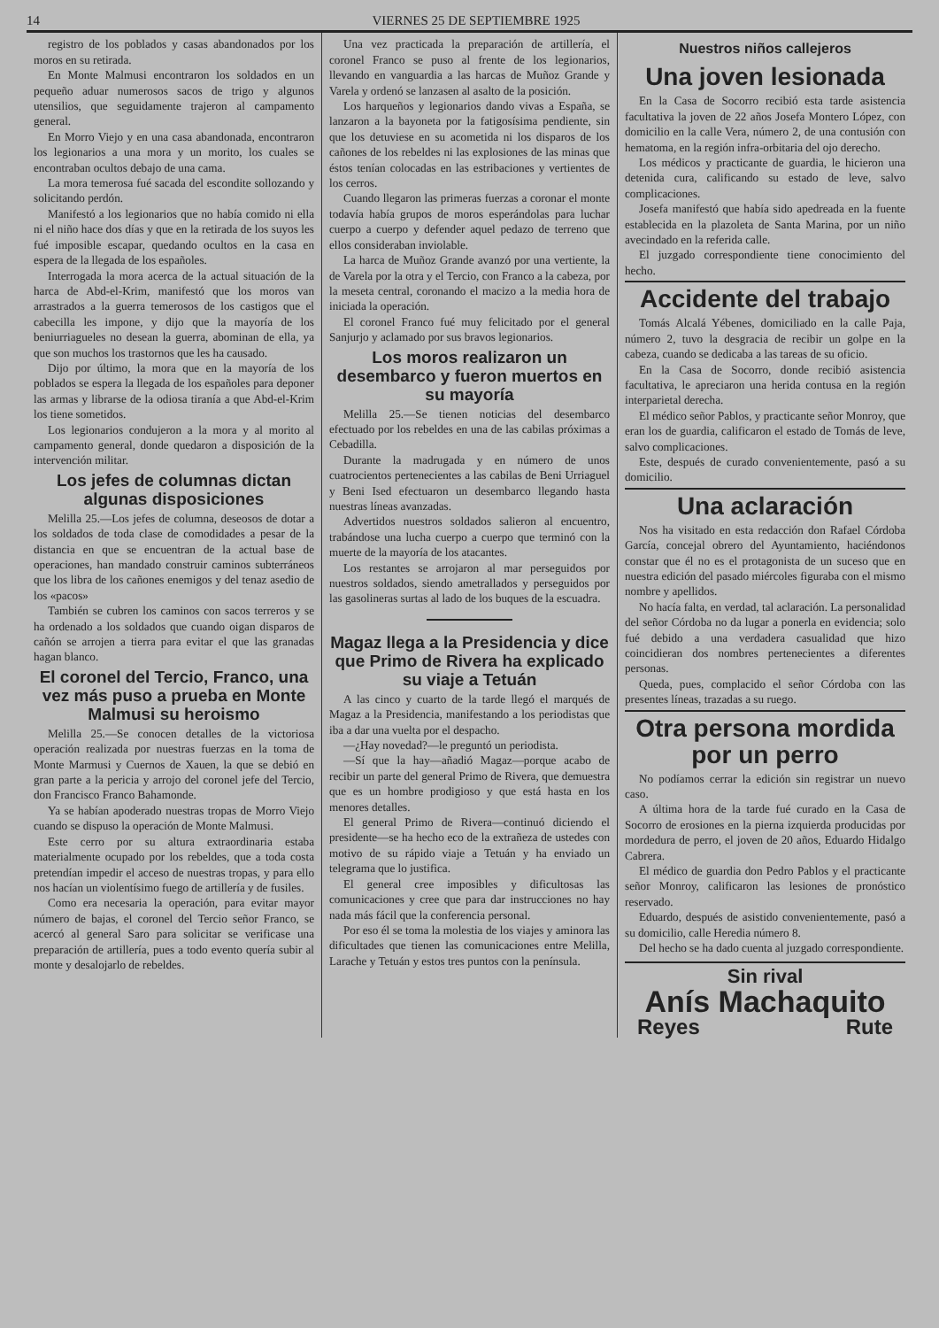14 VIERNES 25 DE SEPTIEMBRE 1925
registro de los poblados y casas abandonados por los moros en su retirada.
En Monte Malmusi encontraron los soldados en un pequeño aduar numerosos sacos de trigo y algunos utensilios, que seguidamente trajeron al campamento general.
En Morro Viejo y en una casa abandonada, encontraron los legionarios a una mora y un morito, los cuales se encontraban ocultos debajo de una cama.
La mora temerosa fué sacada del escondite sollozando y solicitando perdón.
Manifestó a los legionarios que no había comido ni ella ni el niño hace dos días y que en la retirada de los suyos les fué imposible escapar, quedando ocultos en la casa en espera de la llegada de los españoles.
Interrogada la mora acerca de la actual situación de la harca de Abd-el-Krim, manifestó que los moros van arrastrados a la guerra temerosos de los castigos que el cabecilla les impone, y dijo que la mayoría de los beniurriagueles no desean la guerra, abominan de ella, ya que son muchos los trastornos que les ha causado.
Dijo por último, la mora que en la mayoría de los poblados se espera la llegada de los españoles para deponer las armas y librarse de la odiosa tiranía a que Abd-el-Krim los tiene sometidos.
Los legionarios condujeron a la mora y al morito al campamento general, donde quedaron a disposición de la intervención militar.
Los jefes de columnas dictan algunas disposiciones
Melilla 25.—Los jefes de columna, deseosos de dotar a los soldados de toda clase de comodidades a pesar de la distancia en que se encuentran de la actual base de operaciones, han mandado construir caminos subterráneos que los libra de los cañones enemigos y del tenaz asedio de los «pacos»
También se cubren los caminos con sacos terreros y se ha ordenado a los soldados que cuando oigan disparos de cañón se arrojen a tierra para evitar el que las granadas hagan blanco.
El coronel del Tercio, Franco, una vez más puso a prueba en Monte Malmusi su heroismo
Melilla 25.—Se conocen detalles de la victoriosa operación realizada por nuestras fuerzas en la toma de Monte Marmusi y Cuernos de Xauen, la que se debió en gran parte a la pericia y arrojo del coronel jefe del Tercio, don Francisco Franco Bahamonde.
Ya se habían apoderado nuestras tropas de Morro Viejo cuando se dispuso la operación de Monte Malmusi.
Este cerro por su altura extraordinaria estaba materialmente ocupado por los rebeldes, que a toda costa pretendían impedir el acceso de nuestras tropas, y para ello nos hacían un violentísimo fuego de artillería y de fusiles.
Como era necesaria la operación, para evitar mayor número de bajas, el coronel del Tercio señor Franco, se acercó al general Saro para solicitar se verificase una preparación de artillería, pues a todo evento quería subir al monte y desalojarlo de rebeldes.
Una vez practicada la preparación de artillería, el coronel Franco se puso al frente de los legionarios, llevando en vanguardia a las harcas de Muñoz Grande y Varela y ordenó se lanzasen al asalto de la posición.
Los harqueños y legionarios dando vivas a España, se lanzaron a la bayoneta por la fatigosísima pendiente, sin que los detuviese en su acometida ni los disparos de los cañones de los rebeldes ni las explosiones de las minas que éstos tenían colocadas en las estribaciones y vertientes de los cerros.
Cuando llegaron las primeras fuerzas a coronar el monte todavía había grupos de moros esperándolas para luchar cuerpo a cuerpo y defender aquel pedazo de terreno que ellos consideraban inviolable.
La harca de Muñoz Grande avanzó por una vertiente, la de Varela por la otra y el Tercio, con Franco a la cabeza, por la meseta central, coronando el macizo a la media hora de iniciada la operación.
El coronel Franco fué muy felicitado por el general Sanjurjo y aclamado por sus bravos legionarios.
Los moros realizaron un desembarco y fueron muertos en su mayoría
Melilla 25.—Se tienen noticias del desembarco efectuado por los rebeldes en una de las cabilas próximas a Cebadilla.
Durante la madrugada y en número de unos cuatrocientos pertenecientes a las cabilas de Beni Urriaguel y Beni Ised efectuaron un desembarco llegando hasta nuestras líneas avanzadas.
Advertidos nuestros soldados salieron al encuentro, trabándose una lucha cuerpo a cuerpo que terminó con la muerte de la mayoría de los atacantes.
Los restantes se arrojaron al mar perseguidos por nuestros soldados, siendo ametrallados y perseguidos por las gasolineras surtas al lado de los buques de la escuadra.
Magaz llega a la Presidencia y dice que Primo de Rivera ha explicado su viaje a Tetuán
A las cinco y cuarto de la tarde llegó el marqués de Magaz a la Presidencia, manifestando a los periodistas que iba a dar una vuelta por el despacho.
—¿Hay novedad?—le preguntó un periodista.
—Sí que la hay—añadió Magaz—porque acabo de recibir un parte del general Primo de Rivera, que demuestra que es un hombre prodigioso y que está hasta en los menores detalles.
El general Primo de Rivera—continuó diciendo el presidente—se ha hecho eco de la extrañeza de ustedes con motivo de su rápido viaje a Tetuán y ha enviado un telegrama que lo justifica.
El general cree imposibles y dificultosas las comunicaciones y cree que para dar instrucciones no hay nada más fácil que la conferencia personal.
Por eso él se toma la molestia de los viajes y aminora las dificultades que tienen las comunicaciones entre Melilla, Larache y Tetuán y estos tres puntos con la península.
Nuestros niños callejeros
Una joven lesionada
En la Casa de Socorro recibió esta tarde asistencia facultativa la joven de 22 años Josefa Montero López, con domicilio en la calle Vera, número 2, de una contusión con hematoma, en la región infra-orbitaria del ojo derecho.
Los médicos y practicante de guardia, le hicieron una detenida cura, calificando su estado de leve, salvo complicaciones.
Josefa manifestó que había sido apedreada en la fuente establecida en la plazoleta de Santa Marina, por un niño avecindado en la referida calle.
El juzgado correspondiente tiene conocimiento del hecho.
Accidente del trabajo
Tomás Alcalá Yébenes, domiciliado en la calle Paja, número 2, tuvo la desgracia de recibir un golpe en la cabeza, cuando se dedicaba a las tareas de su oficio.
En la Casa de Socorro, donde recibió asistencia facultativa, le apreciaron una herida contusa en la región interparietal derecha.
El médico señor Pablos, y practicante señor Monroy, que eran los de guardia, calificaron el estado de Tomás de leve, salvo complicaciones.
Este, después de curado convenientemente, pasó a su domicilio.
Una aclaración
Nos ha visitado en esta redacción don Rafael Córdoba García, concejal obrero del Ayuntamiento, haciéndonos constar que él no es el protagonista de un suceso que en nuestra edición del pasado miércoles figuraba con el mismo nombre y apellidos.
No hacía falta, en verdad, tal aclaración. La personalidad del señor Córdoba no da lugar a ponerla en evidencia; solo fué debido a una verdadera casualidad que hizo coincidieran dos nombres pertenecientes a diferentes personas.
Queda, pues, complacido el señor Córdoba con las presentes líneas, trazadas a su ruego.
Otra persona mordida por un perro
No podíamos cerrar la edición sin registrar un nuevo caso.
A última hora de la tarde fué curado en la Casa de Socorro de erosiones en la pierna izquierda producidas por mordedura de perro, el joven de 20 años, Eduardo Hidalgo Cabrera.
El médico de guardia don Pedro Pablos y el practicante señor Monroy, calificaron las lesiones de pronóstico reservado.
Eduardo, después de asistido convenientemente, pasó a su domicilio, calle Heredia número 8.
Del hecho se ha dado cuenta al juzgado correspondiente.
Sin rival
Anís Machaquito
Reyes Rute